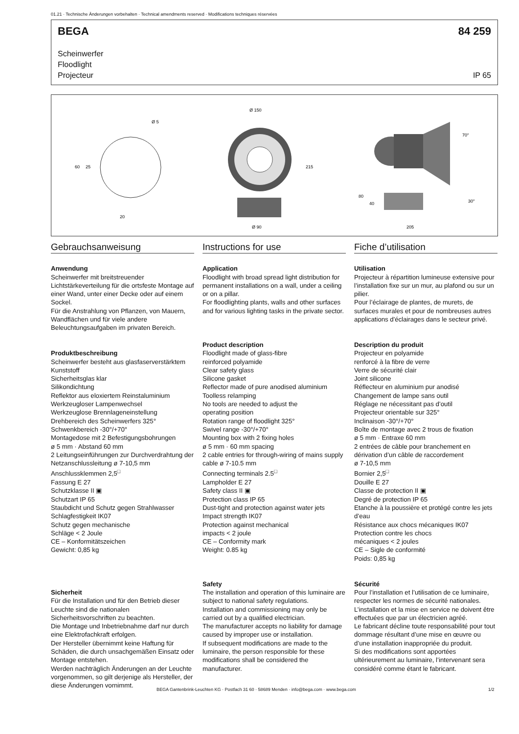01.21 · Technische Änderungen vorbehalten · Technical amendments reserved · Modifications techniques réservées
BEGA 84 259
Scheinwerfer
Floodlight
Projecteur IP 65
Ø 5
60
25
20
Ø 150
Ø 90
215
70°
30°
205
80
40
Gebrauchsanweisung
Anwendung
Scheinwerfer mit breitstreuender Lichtstärkeverteilung für die ortsfeste Montage auf einer Wand, unter einer Decke oder auf einem Sockel.
Für die Anstrahlung von Pflanzen, von Mauern, Wandflächen und für viele andere Beleuchtungsaufgaben im privaten Bereich.
Produktbeschreibung
Scheinwerfer besteht aus glasfaserverstärktem Kunststoff
Sicherheitsglas klar
Silikondichtung
Reflektor aus eloxiertem Reinstaluminium
Werkzeugloser Lampenwechsel
Werkzeuglose Brennlageneinstellung
Drehbereich des Scheinwerfers 325°
Schwenkbereich -30°/+70°
Montagedose mit 2 Befestigungsbohrungen
ø 5 mm · Abstand 60 mm
2 Leitungseinführungen zur Durchverdrahtung der Netzanschlussleitung ø 7-10,5 mm
Anschlussklemmen 2,5<sup>□</sup>
Fassung E 27
Schutzklasse II ▣
Schutzart IP 65
Staubdicht und Schutz gegen Strahlwasser
Schlagfestigkeit IK07
Schutz gegen mechanische
Schläge < 2 Joule
CE – Konformitätszeichen
Gewicht: 0,85 kg
Sicherheit
Für die Installation und für den Betrieb dieser Leuchte sind die nationalen Sicherheitsvorschriften zu beachten.
Die Montage und Inbetriebnahme darf nur durch eine Elektrofachkraft erfolgen.
Der Hersteller übernimmt keine Haftung für Schäden, die durch unsachgemäßen Einsatz oder Montage entstehen.
Werden nachträglich Änderungen an der Leuchte vorgenommen, so gilt derjenige als Hersteller, der diese Änderungen vornimmt.
Instructions for use
Application
Floodlight with broad spread light distribution for permanent installations on a wall, under a ceiling or on a pillar.
For floodlighting plants, walls and other surfaces and for various lighting tasks in the private sector.
Product description
Floodlight made of glass-fibre
reinforced polyamide
Clear safety glass
Silicone gasket
Reflector made of pure anodised aluminium
Toolless relamping
No tools are needed to adjust the
operating position
Rotation range of floodlight 325°
Swivel range -30°/+70°
Mounting box with 2 fixing holes
ø 5 mm · 60 mm spacing
2 cable entries for through-wiring of mains supply cable ø 7-10.5 mm
Connecting terminals 2.5<sup>□</sup>
Lampholder E 27
Safety class II ▣
Protection class IP 65
Dust-tight and protection against water jets
Impact strength IK07
Protection against mechanical
impacts < 2 joule
CE – Conformity mark
Weight: 0.85 kg
Safety
The installation and operation of this luminaire are subject to national safety regulations.
Installation and commissioning may only be carried out by a qualified electrician.
The manufacturer accepts no liability for damage caused by improper use or installation.
If subsequent modifications are made to the luminaire, the person responsible for these modifications shall be considered the manufacturer.
Fiche d’utilisation
Utilisation
Projecteur à répartition lumineuse extensive pour l’installation fixe sur un mur, au plafond ou sur un pilier.
Pour l’éclairage de plantes, de murets, de surfaces murales et pour de nombreuses autres applications d'éclairages dans le secteur privé.
Description du produit
Projecteur en polyamide
renforcé à la fibre de verre
Verre de sécurité clair
Joint silicone
Réflecteur en aluminium pur anodisé
Changement de lampe sans outil
Réglage ne nécessitant pas d’outil
Projecteur orientable sur 325°
Inclinaison -30°/+70°
Boîte de montage avec 2 trous de fixation
ø 5 mm · Entraxe 60 mm
2 entrées de câble pour branchement en dérivation d’un câble de raccordement
ø 7-10,5 mm
Bornier 2,5<sup>□</sup>
Douille E 27
Classe de protection II ▣
Degré de protection IP 65
Etanche à la poussière et protégé contre les jets d’eau
Résistance aux chocs mécaniques IK07
Protection contre les chocs
mécaniques < 2 joules
CE – Sigle de conformité
Poids: 0,85 kg
Sécurité
Pour l’installation et l’utilisation de ce luminaire, respecter les normes de sécurité nationales.
L’installation et la mise en service ne doivent être effectuées que par un électricien agréé.
Le fabricant décline toute responsabilité pour tout dommage résultant d’une mise en œuvre ou d’une installation inappropriée du produit.
Si des modifications sont apportées ultérieurement au luminaire, l’intervenant sera considéré comme étant le fabricant.
BEGA Gantenbrink-Leuchten KG · Postfach 31 60 · 58689 Menden · info@bega.com · www.bega.com
1/2